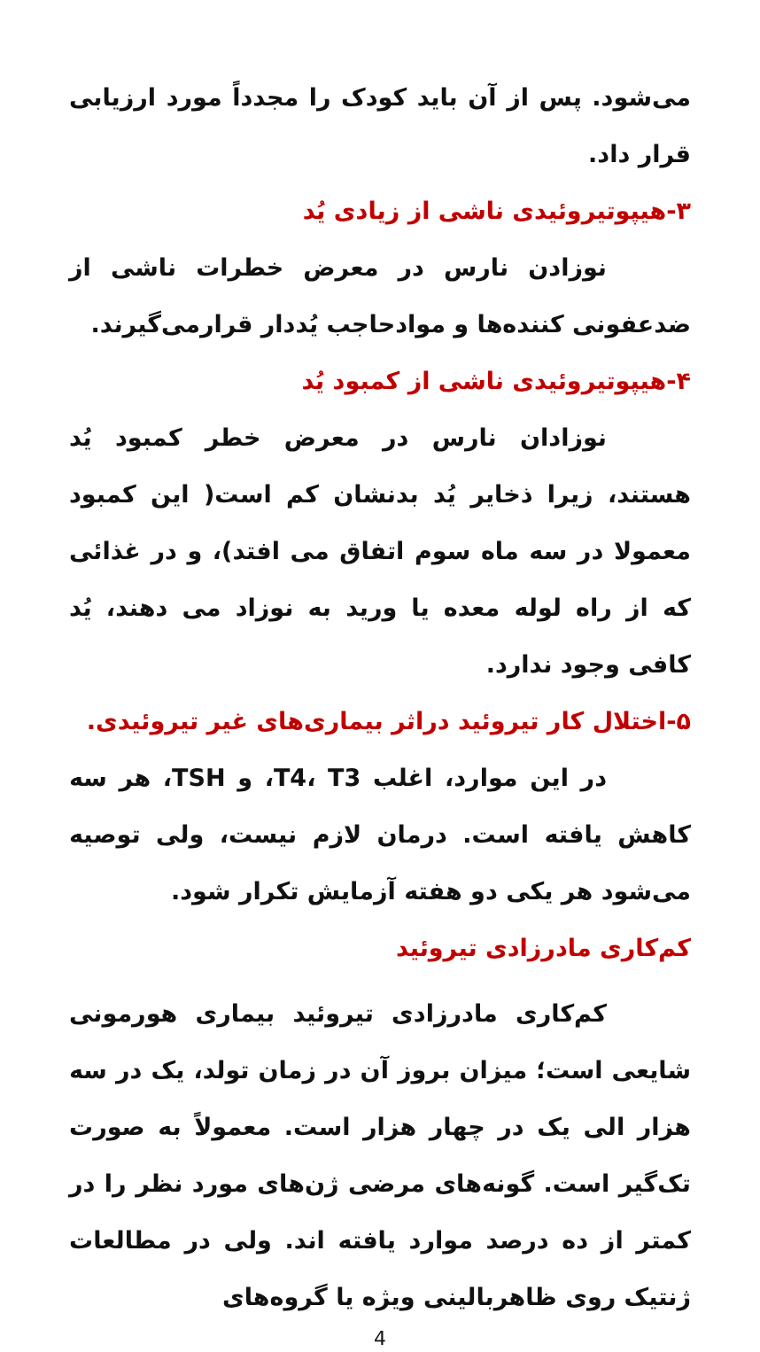می‌شود. پس از آن باید کودک را مجدداً مورد ارزیابی قرار داد.
۳-هیپوتیروئیدی ناشی از زیادی یُد
نوزادن نارس در معرض خطرات ناشی از ضدعفونی کننده‌ها و موادحاجب یُددار قرارمی‌گیرند.
۴-هیپوتیروئیدی ناشی از کمبود یُد
نوزادان نارس در معرض خطر کمبود یُد هستند، زیرا ذخایر یُد بدنشان کم است( این کمبود معمولا در سه ماه سوم اتفاق می افتد)، و در غذائی که از راه لوله معده یا ورید به نوزاد می دهند، یُد کافی وجود ندارد.
۵-اختلال کار تیروئید دراثر بیماری‌های غیر تیروئیدی.
در این موارد، اغلب T4، T3، و TSH، هر سه کاهش یافته است. درمان لازم نیست، ولی توصیه می‌شود هر یکی دو هفته آزمایش تکرار شود.
کم‌کاری مادرزادی تیروئید
کم‌کاری مادرزادی تیروئید بیماری هورمونی شایعی است؛ میزان بروز آن در زمان تولد، یک در سه هزار الی یک در چهار هزار است. معمولاً به صورت تک‌گیر است. گونه‌های مرضی ژن‌های مورد نظر را در کمتر از ده درصد موارد یافته اند. ولی در مطالعات ژنتیک روی ظاهربالینی ویژه یا گروه‌های
4